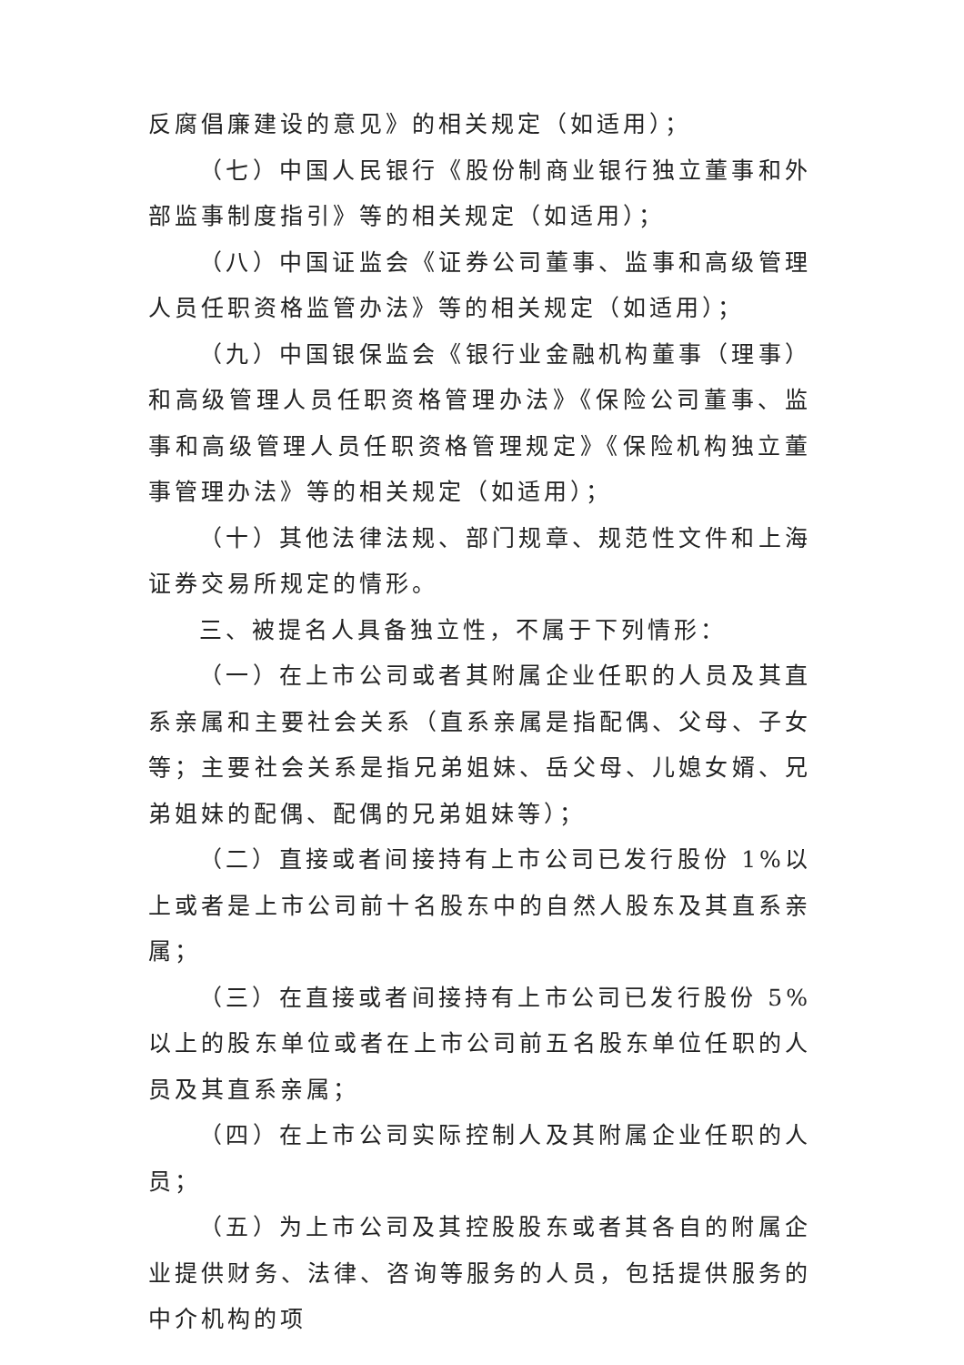反腐倡廉建设的意见》的相关规定（如适用）；
（七）中国人民银行《股份制商业银行独立董事和外部监事制度指引》等的相关规定（如适用）；
（八）中国证监会《证券公司董事、监事和高级管理人员任职资格监管办法》等的相关规定（如适用）；
（九）中国银保监会《银行业金融机构董事（理事）和高级管理人员任职资格管理办法》《保险公司董事、监事和高级管理人员任职资格管理规定》《保险机构独立董事管理办法》等的相关规定（如适用）；
（十）其他法律法规、部门规章、规范性文件和上海证券交易所规定的情形。
三、被提名人具备独立性，不属于下列情形：
（一）在上市公司或者其附属企业任职的人员及其直系亲属和主要社会关系（直系亲属是指配偶、父母、子女等；主要社会关系是指兄弟姐妹、岳父母、儿媳女婿、兄弟姐妹的配偶、配偶的兄弟姐妹等）；
（二）直接或者间接持有上市公司已发行股份 1%以上或者是上市公司前十名股东中的自然人股东及其直系亲属；
（三）在直接或者间接持有上市公司已发行股份 5%以上的股东单位或者在上市公司前五名股东单位任职的人员及其直系亲属；
（四）在上市公司实际控制人及其附属企业任职的人员；
（五）为上市公司及其控股股东或者其各自的附属企业提供财务、法律、咨询等服务的人员，包括提供服务的中介机构的项